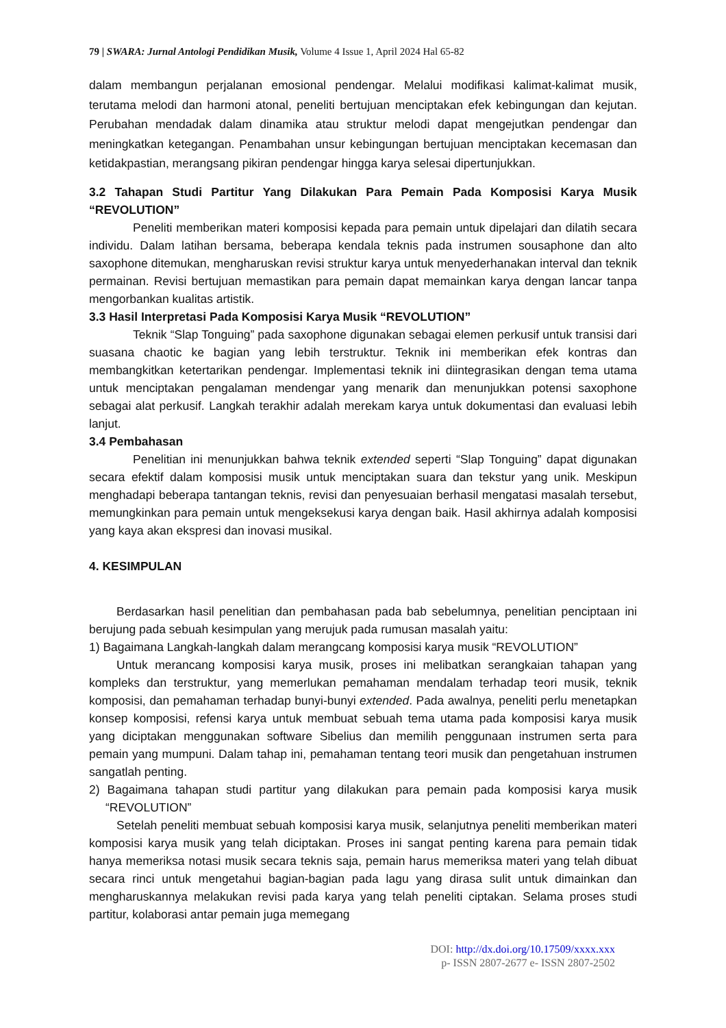79 | SWARA: Jurnal Antologi Pendidikan Musik, Volume 4 Issue 1, April 2024 Hal 65-82
dalam membangun perjalanan emosional pendengar. Melalui modifikasi kalimat-kalimat musik, terutama melodi dan harmoni atonal, peneliti bertujuan menciptakan efek kebingungan dan kejutan. Perubahan mendadak dalam dinamika atau struktur melodi dapat mengejutkan pendengar dan meningkatkan ketegangan. Penambahan unsur kebingungan bertujuan menciptakan kecemasan dan ketidakpastian, merangsang pikiran pendengar hingga karya selesai dipertunjukkan.
3.2 Tahapan Studi Partitur Yang Dilakukan Para Pemain Pada Komposisi Karya Musik “REVOLUTION”
Peneliti memberikan materi komposisi kepada para pemain untuk dipelajari dan dilatih secara individu. Dalam latihan bersama, beberapa kendala teknis pada instrumen sousaphone dan alto saxophone ditemukan, mengharuskan revisi struktur karya untuk menyederhanakan interval dan teknik permainan. Revisi bertujuan memastikan para pemain dapat memainkan karya dengan lancar tanpa mengorbankan kualitas artistik.
3.3 Hasil Interpretasi Pada Komposisi Karya Musik “REVOLUTION”
Teknik “Slap Tonguing” pada saxophone digunakan sebagai elemen perkusif untuk transisi dari suasana chaotic ke bagian yang lebih terstruktur. Teknik ini memberikan efek kontras dan membangkitkan ketertarikan pendengar. Implementasi teknik ini diintegrasikan dengan tema utama untuk menciptakan pengalaman mendengar yang menarik dan menunjukkan potensi saxophone sebagai alat perkusif. Langkah terakhir adalah merekam karya untuk dokumentasi dan evaluasi lebih lanjut.
3.4 Pembahasan
Penelitian ini menunjukkan bahwa teknik extended seperti “Slap Tonguing” dapat digunakan secara efektif dalam komposisi musik untuk menciptakan suara dan tekstur yang unik. Meskipun menghadapi beberapa tantangan teknis, revisi dan penyesuaian berhasil mengatasi masalah tersebut, memungkinkan para pemain untuk mengeksekusi karya dengan baik. Hasil akhirnya adalah komposisi yang kaya akan ekspresi dan inovasi musikal.
4. KESIMPULAN
Berdasarkan hasil penelitian dan pembahasan pada bab sebelumnya, penelitian penciptaan ini berujung pada sebuah kesimpulan yang merujuk pada rumusan masalah yaitu:
1) Bagaimana Langkah-langkah dalam merangcang komposisi karya musik “REVOLUTION”
Untuk merancang komposisi karya musik, proses ini melibatkan serangkaian tahapan yang kompleks dan terstruktur, yang memerlukan pemahaman mendalam terhadap teori musik, teknik komposisi, dan pemahaman terhadap bunyi-bunyi extended. Pada awalnya, peneliti perlu menetapkan konsep komposisi, refensi karya untuk membuat sebuah tema utama pada komposisi karya musik yang diciptakan menggunakan software Sibelius dan memilih penggunaan instrumen serta para pemain yang mumpuni. Dalam tahap ini, pemahaman tentang teori musik dan pengetahuan instrumen sangatlah penting.
2) Bagaimana tahapan studi partitur yang dilakukan para pemain pada komposisi karya musik “REVOLUTION”
Setelah peneliti membuat sebuah komposisi karya musik, selanjutnya peneliti memberikan materi komposisi karya musik yang telah diciptakan. Proses ini sangat penting karena para pemain tidak hanya memeriksa notasi musik secara teknis saja, pemain harus memeriksa materi yang telah dibuat secara rinci untuk mengetahui bagian-bagian pada lagu yang dirasa sulit untuk dimainkan dan mengharuskannya melakukan revisi pada karya yang telah peneliti ciptakan. Selama proses studi partitur, kolaborasi antar pemain juga memegang
DOI: http://dx.doi.org/10.17509/xxxx.xxx
p- ISSN 2807-2677 e- ISSN 2807-2502